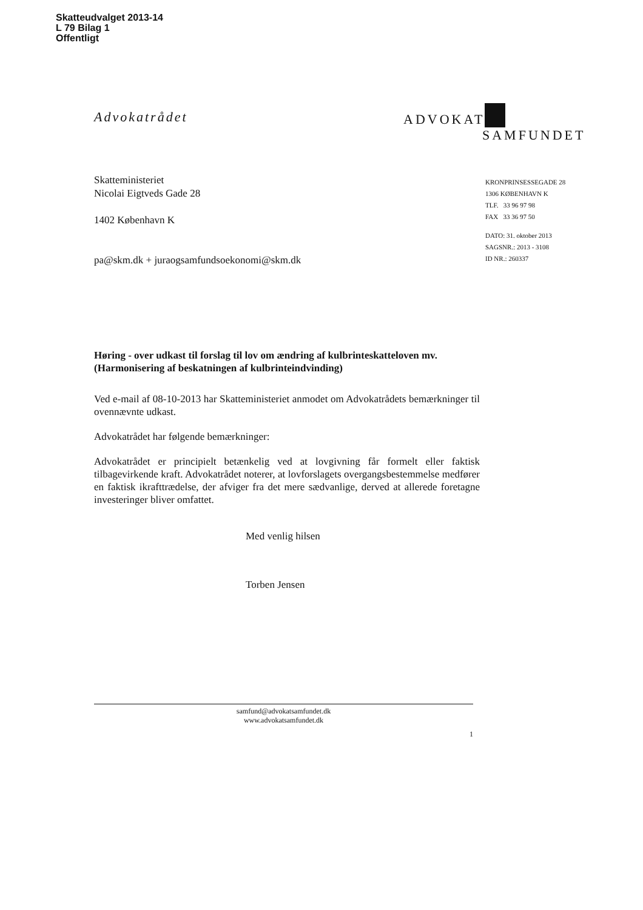Skatteudvalget 2013-14
L 79 Bilag 1
Offentligt
Advokatrådet
Skatteministeriet
Nicolai Eigtveds Gade 28
1402 København K
pa@skm.dk + juraogsamfundsoekonomi@skm.dk
Høring - over udkast til forslag til lov om ændring af kulbrinteskatteloven mv. (Harmonisering af beskatningen af kulbrinteindvinding)
Ved e-mail af 08-10-2013 har Skatteministeriet anmodet om Advokatrådets bemærkninger til ovennævnte udkast.
Advokatrådet har følgende bemærkninger:
Advokatrådet er principielt betænkelig ved at lovgivning får formelt eller faktisk tilbagevirkende kraft. Advokatrådet noterer, at lovforslagets overgangsbestemmelse medfører en faktisk ikrafttrædelse, der afviger fra det mere sædvanlige, derved at allerede foretagne investeringer bliver omfattet.
Med venlig hilsen
Torben Jensen
ADVOKAT
SAMFUNDET
KRONPRINSESSEGADE 28
1306 KØBENHAVN K
TLF. 33 96 97 98
FAX 33 36 97 50
DATO: 31. oktober 2013
SAGSNR.: 2013 - 3108
ID NR.: 260337
samfund@advokatsamfundet.dk
www.advokatsamfundet.dk
1